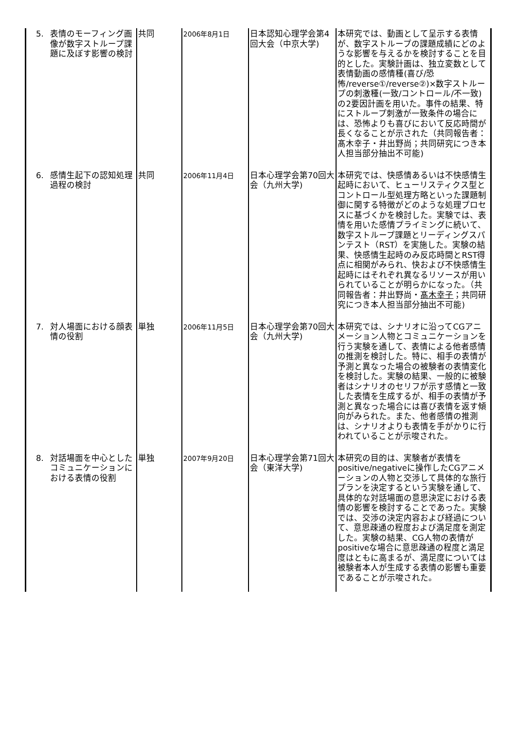| 5. 表情のモーフィング画像が数字ストループ課題に及ぼす影響の検討 | 共同 | 2006年8月1日 | 日本認知心理学会第4回大会（中京大学) | 本研究では、動画として呈示する表情が、数字ストループの課題成績にどのような影響を与えるかを検討することを目的とした。実験計画は、独立変数として表情動画の感情種(喜び/恐怖/reverse①/reverse②)×数字ストループの刺激種(一致/コントロール/不一致)の2要因計画を用いた。事件の結果、特にストループ刺激が一致条件の場合には、恐怖よりも喜びにおいて反応時間が長くなることが示された（共同報告者：髙木幸子・井出野尚；共同研究につき本人担当部分抽出不可能) |
| 6. 感情生起下の認知処理過程の検討 | 共同 | 2006年11月4日 | 日本心理学会第70回大会（九州大学) | 本研究では、快感情あるいは不快感情生起時において、ヒューリスティクス型とコントロール型処理方略といった課題制御に関する特徴がどのような処理プロセスに基づくかを検討した。実験では、表情を用いた感情プライミングに続いて、数字ストループ課題とリーディングスパンテスト（RST）を実施した。実験の結果、快感情生起時のみ反応時間とRST得点に相関がみられ、快および不快感情生起時にはそれぞれ異なるリソースが用いられていることが明らかになった。（共同報告者：井出野尚・ 髙木幸子 ；共同研究につき本人担当部分抽出不可能) |
| 7. 対人場面における顔表情の役割 | 単独 | 2006年11月5日 | 日本心理学会第70回大会（九州大学) | 本研究では、シナリオに沿ってCGアニメーション人物とコミュニケーションを行う実験を通して、表情による他者感情の推測を検討した。特に、相手の表情が予測と異なった場合の被験者の表情変化を検討した。実験の結果、一般的に被験者はシナリオのセリフが示す感情と一致した表情を生成するが、相手の表情が予測と異なった場合には喜び表情を返す傾向がみられた。また、他者感情の推測は、シナリオよりも表情を手がかりに行われていることが示唆された。 |
| 8. 対話場面を中心としたコミュニケーションにおける表情の役割 | 単独 | 2007年9月20日 | 日本心理学会第71回大会（東洋大学) | 本研究の目的は、実験者が表情をpositive/negativeに操作したCGアニメーションの人物と交渉して具体的な旅行プランを決定するという実験を通して、具体的な対話場面の意思決定における表情の影響を検討することであった。実験では、交渉の決定内容および経過について、意思疎通の程度および満足度を測定した。実験の結果、CG人物の表情がpositiveな場合に意思疎通の程度と満足度はともに高まるが、満足度については被験者本人が生成する表情の影響も重要であることが示唆された。 |